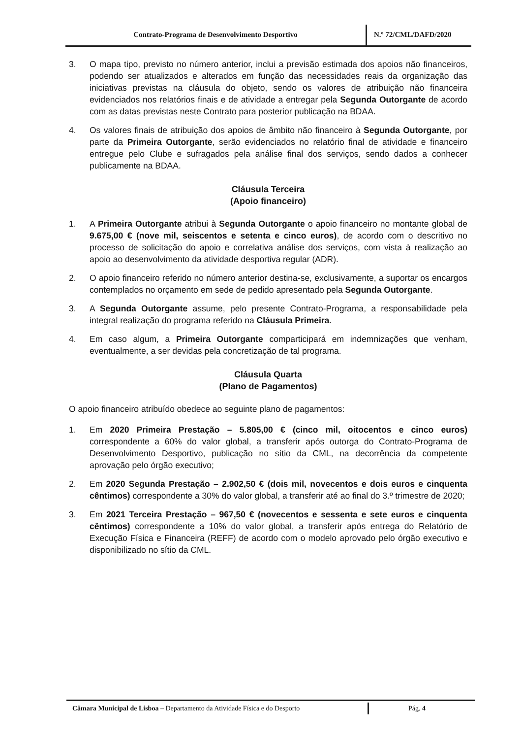Contrato-Programa de Desenvolvimento Desportivo N.º 72/CML/DAFD/2020
3. O mapa tipo, previsto no número anterior, inclui a previsão estimada dos apoios não financeiros, podendo ser atualizados e alterados em função das necessidades reais da organização das iniciativas previstas na cláusula do objeto, sendo os valores de atribuição não financeira evidenciados nos relatórios finais e de atividade a entregar pela Segunda Outorgante de acordo com as datas previstas neste Contrato para posterior publicação na BDAA.
4. Os valores finais de atribuição dos apoios de âmbito não financeiro à Segunda Outorgante, por parte da Primeira Outorgante, serão evidenciados no relatório final de atividade e financeiro entregue pelo Clube e sufragados pela análise final dos serviços, sendo dados a conhecer publicamente na BDAA.
Cláusula Terceira
(Apoio financeiro)
1. A Primeira Outorgante atribui à Segunda Outorgante o apoio financeiro no montante global de 9.675,00 € (nove mil, seiscentos e setenta e cinco euros), de acordo com o descritivo no processo de solicitação do apoio e correlativa análise dos serviços, com vista à realização ao apoio ao desenvolvimento da atividade desportiva regular (ADR).
2. O apoio financeiro referido no número anterior destina-se, exclusivamente, a suportar os encargos contemplados no orçamento em sede de pedido apresentado pela Segunda Outorgante.
3. A Segunda Outorgante assume, pelo presente Contrato-Programa, a responsabilidade pela integral realização do programa referido na Cláusula Primeira.
4. Em caso algum, a Primeira Outorgante comparticipará em indemnizações que venham, eventualmente, a ser devidas pela concretização de tal programa.
Cláusula Quarta
(Plano de Pagamentos)
O apoio financeiro atribuído obedece ao seguinte plano de pagamentos:
1. Em 2020 Primeira Prestação – 5.805,00 € (cinco mil, oitocentos e cinco euros) correspondente a 60% do valor global, a transferir após outorga do Contrato-Programa de Desenvolvimento Desportivo, publicação no sítio da CML, na decorrência da competente aprovação pelo órgão executivo;
2. Em 2020 Segunda Prestação – 2.902,50 € (dois mil, novecentos e dois euros e cinquenta cêntimos) correspondente a 30% do valor global, a transferir até ao final do 3.º trimestre de 2020;
3. Em 2021 Terceira Prestação – 967,50 € (novecentos e sessenta e sete euros e cinquenta cêntimos) correspondente a 10% do valor global, a transferir após entrega do Relatório de Execução Física e Financeira (REFF) de acordo com o modelo aprovado pelo órgão executivo e disponibilizado no sítio da CML.
Câmara Municipal de Lisboa – Departamento da Atividade Física e do Desporto
Pág. 4